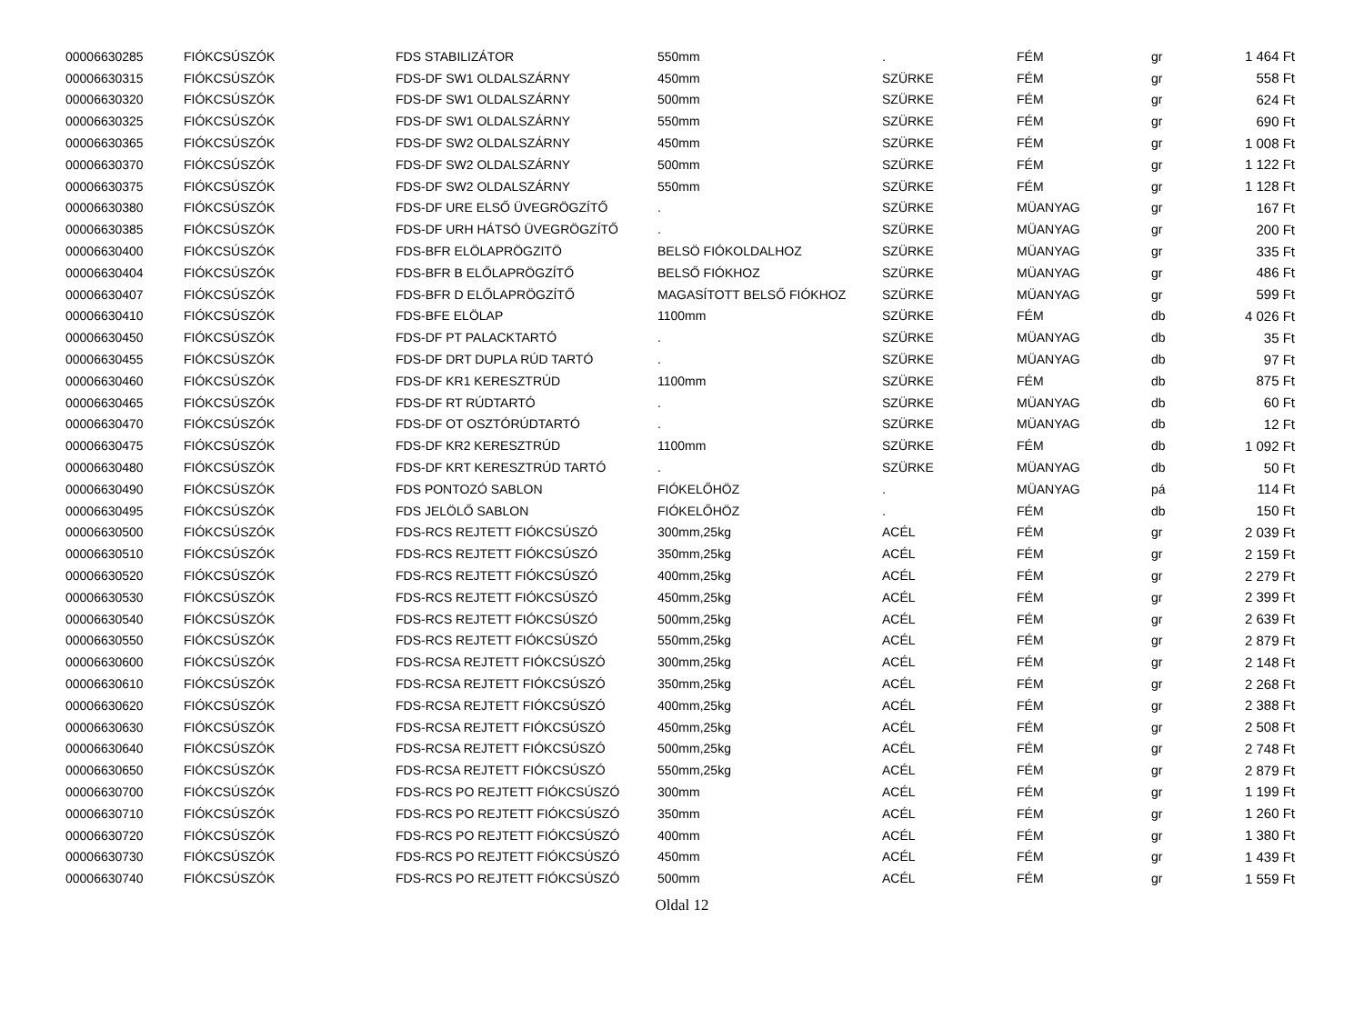| 00006630285 | FIÓKCSÚSZÓK | FDS STABILIZÁTOR | 550mm | . | FÉM | gr | 1 464 Ft |
| 00006630315 | FIÓKCSÚSZÓK | FDS-DF SW1 OLDALSZÁRNY | 450mm | SZÜRKE | FÉM | gr | 558 Ft |
| 00006630320 | FIÓKCSÚSZÓK | FDS-DF SW1 OLDALSZÁRNY | 500mm | SZÜRKE | FÉM | gr | 624 Ft |
| 00006630325 | FIÓKCSÚSZÓK | FDS-DF SW1 OLDALSZÁRNY | 550mm | SZÜRKE | FÉM | gr | 690 Ft |
| 00006630365 | FIÓKCSÚSZÓK | FDS-DF SW2 OLDALSZÁRNY | 450mm | SZÜRKE | FÉM | gr | 1 008 Ft |
| 00006630370 | FIÓKCSÚSZÓK | FDS-DF SW2 OLDALSZÁRNY | 500mm | SZÜRKE | FÉM | gr | 1 122 Ft |
| 00006630375 | FIÓKCSÚSZÓK | FDS-DF SW2 OLDALSZÁRNY | 550mm | SZÜRKE | FÉM | gr | 1 128 Ft |
| 00006630380 | FIÓKCSÚSZÓK | FDS-DF URE ELSŐ ÜVEGRÖGZÍTŐ | . | SZÜRKE | MÜANYAG | gr | 167 Ft |
| 00006630385 | FIÓKCSÚSZÓK | FDS-DF URH HÁTSÓ ÜVEGRÖGZÍTŐ | . | SZÜRKE | MÜANYAG | gr | 200 Ft |
| 00006630400 | FIÓKCSÚSZÓK | FDS-BFR ELÖLAPRÖGZITÖ | BELSÖ FIÓKOLDALHOZ | SZÜRKE | MÜANYAG | gr | 335 Ft |
| 00006630404 | FIÓKCSÚSZÓK | FDS-BFR B ELŐLAPRÖGZÍTŐ | BELSŐ FIÓKHOZ | SZÜRKE | MÜANYAG | gr | 486 Ft |
| 00006630407 | FIÓKCSÚSZÓK | FDS-BFR D ELŐLAPRÖGZÍTŐ | MAGASÍTOTT BELSŐ FIÓKHOZ | SZÜRKE | MÜANYAG | gr | 599 Ft |
| 00006630410 | FIÓKCSÚSZÓK | FDS-BFE ELÖLAP | 1100mm | SZÜRKE | FÉM | db | 4 026 Ft |
| 00006630450 | FIÓKCSÚSZÓK | FDS-DF PT PALACKTARTÓ | . | SZÜRKE | MÜANYAG | db | 35 Ft |
| 00006630455 | FIÓKCSÚSZÓK | FDS-DF DRT DUPLA RÚD TARTÓ | . | SZÜRKE | MÜANYAG | db | 97 Ft |
| 00006630460 | FIÓKCSÚSZÓK | FDS-DF KR1 KERESZTRÚD | 1100mm | SZÜRKE | FÉM | db | 875 Ft |
| 00006630465 | FIÓKCSÚSZÓK | FDS-DF RT RÚDTARTÓ | . | SZÜRKE | MÜANYAG | db | 60 Ft |
| 00006630470 | FIÓKCSÚSZÓK | FDS-DF OT OSZTÓRÚDTARTÓ | . | SZÜRKE | MÜANYAG | db | 12 Ft |
| 00006630475 | FIÓKCSÚSZÓK | FDS-DF KR2 KERESZTRÚD | 1100mm | SZÜRKE | FÉM | db | 1 092 Ft |
| 00006630480 | FIÓKCSÚSZÓK | FDS-DF KRT KERESZTRÚD TARTÓ | . | SZÜRKE | MÜANYAG | db | 50 Ft |
| 00006630490 | FIÓKCSÚSZÓK | FDS PONTOZÓ SABLON | FIÓKELŐHÖZ | . | MÜANYAG | pá | 114 Ft |
| 00006630495 | FIÓKCSÚSZÓK | FDS JELÖLŐ SABLON | FIÓKELŐHÖZ | . | FÉM | db | 150 Ft |
| 00006630500 | FIÓKCSÚSZÓK | FDS-RCS REJTETT FIÓKCSÚSZÓ | 300mm,25kg | ACÉL | FÉM | gr | 2 039 Ft |
| 00006630510 | FIÓKCSÚSZÓK | FDS-RCS REJTETT FIÓKCSÚSZÓ | 350mm,25kg | ACÉL | FÉM | gr | 2 159 Ft |
| 00006630520 | FIÓKCSÚSZÓK | FDS-RCS REJTETT FIÓKCSÚSZÓ | 400mm,25kg | ACÉL | FÉM | gr | 2 279 Ft |
| 00006630530 | FIÓKCSÚSZÓK | FDS-RCS REJTETT FIÓKCSÚSZÓ | 450mm,25kg | ACÉL | FÉM | gr | 2 399 Ft |
| 00006630540 | FIÓKCSÚSZÓK | FDS-RCS REJTETT FIÓKCSÚSZÓ | 500mm,25kg | ACÉL | FÉM | gr | 2 639 Ft |
| 00006630550 | FIÓKCSÚSZÓK | FDS-RCS REJTETT FIÓKCSÚSZÓ | 550mm,25kg | ACÉL | FÉM | gr | 2 879 Ft |
| 00006630600 | FIÓKCSÚSZÓK | FDS-RCSA REJTETT FIÓKCSÚSZÓ | 300mm,25kg | ACÉL | FÉM | gr | 2 148 Ft |
| 00006630610 | FIÓKCSÚSZÓK | FDS-RCSA REJTETT FIÓKCSÚSZÓ | 350mm,25kg | ACÉL | FÉM | gr | 2 268 Ft |
| 00006630620 | FIÓKCSÚSZÓK | FDS-RCSA REJTETT FIÓKCSÚSZÓ | 400mm,25kg | ACÉL | FÉM | gr | 2 388 Ft |
| 00006630630 | FIÓKCSÚSZÓK | FDS-RCSA REJTETT FIÓKCSÚSZÓ | 450mm,25kg | ACÉL | FÉM | gr | 2 508 Ft |
| 00006630640 | FIÓKCSÚSZÓK | FDS-RCSA REJTETT FIÓKCSÚSZÓ | 500mm,25kg | ACÉL | FÉM | gr | 2 748 Ft |
| 00006630650 | FIÓKCSÚSZÓK | FDS-RCSA REJTETT FIÓKCSÚSZÓ | 550mm,25kg | ACÉL | FÉM | gr | 2 879 Ft |
| 00006630700 | FIÓKCSÚSZÓK | FDS-RCS PO REJTETT FIÓKCSÚSZÓ | 300mm | ACÉL | FÉM | gr | 1 199 Ft |
| 00006630710 | FIÓKCSÚSZÓK | FDS-RCS PO REJTETT FIÓKCSÚSZÓ | 350mm | ACÉL | FÉM | gr | 1 260 Ft |
| 00006630720 | FIÓKCSÚSZÓK | FDS-RCS PO REJTETT FIÓKCSÚSZÓ | 400mm | ACÉL | FÉM | gr | 1 380 Ft |
| 00006630730 | FIÓKCSÚSZÓK | FDS-RCS PO REJTETT FIÓKCSÚSZÓ | 450mm | ACÉL | FÉM | gr | 1 439 Ft |
| 00006630740 | FIÓKCSÚSZÓK | FDS-RCS PO REJTETT FIÓKCSÚSZÓ | 500mm | ACÉL | FÉM | gr | 1 559 Ft |
Oldal 12